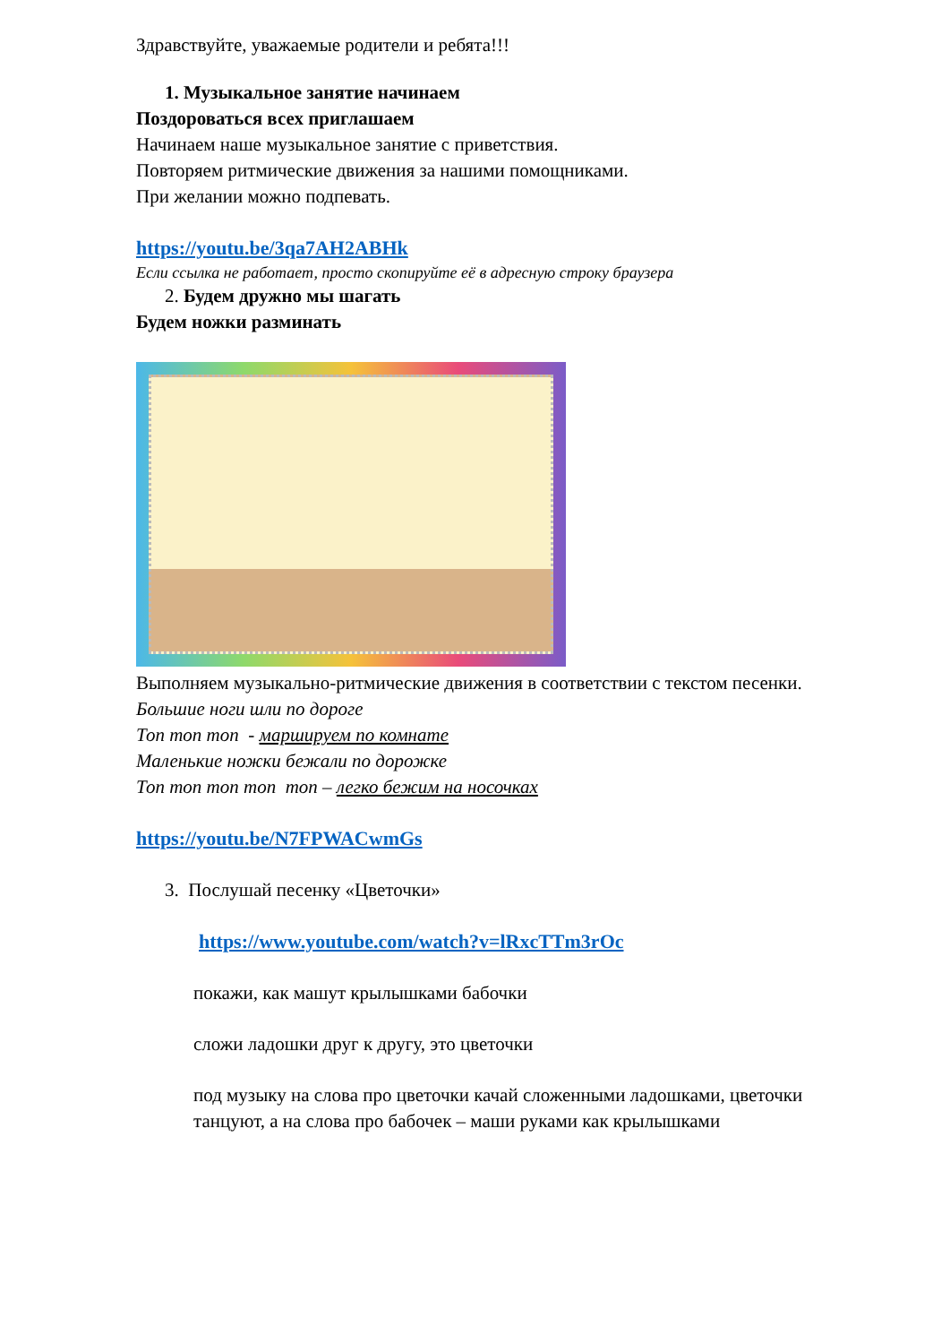Здравствуйте, уважаемые родители и ребята!!!
1. Музыкальное занятие начинаем
Поздороваться всех приглашаем
Начинаем наше музыкальное занятие с приветствия.
Повторяем ритмические движения за нашими помощниками.
При желании можно подпевать.
https://youtu.be/3qa7AH2ABHk
Если ссылка не работает, просто скопируйте её в адресную строку браузера
2. Будем дружно мы шагать
Будем ножки разминать
Выполняем музыкально-ритмические движения в соответствии с текстом песенки.
Большие ноги шли по дороге
Топ топ топ - маршируем по комнате
Маленькие ножки бежали по дорожке
Топ топ топ топ топ – легко бежим на носочках
https://youtu.be/N7FPWACwmGs
3. Послушай песенку «Цветочки»
https://www.youtube.com/watch?v=lRxcTTm3rOc
покажи, как машут крылышками бабочки
сложи ладошки друг к другу, это цветочки
под музыку на слова про цветочки качай сложенными ладошками, цветочки танцуют, а на слова про бабочек – маши руками как крылышками